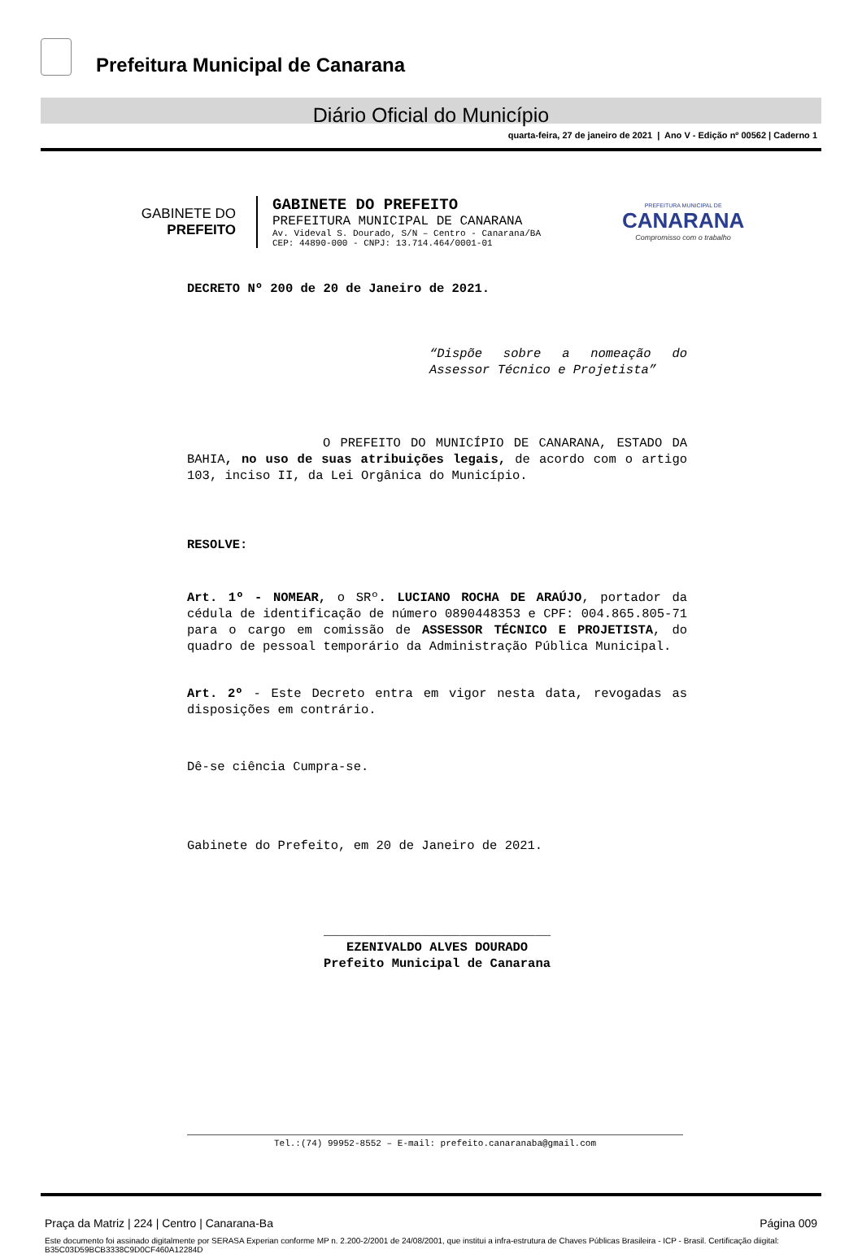Prefeitura Municipal de Canarana
Diário Oficial do Município
quarta-feira, 27 de janeiro de 2021 | Ano V - Edição nº 00562 | Caderno 1
GABINETE DO
PREFEITO
GABINETE DO PREFEITO
PREFEITURA MUNICIPAL DE CANARANA
Av. Videval S. Dourado, S/N – Centro - Canarana/BA
CEP: 44890-000 - CNPJ: 13.714.464/0001-01
PREFEITURA MUNICIPAL DE
CANARANA
Compromisso com o trabalho
DECRETO Nº 200 de 20 de Janeiro de 2021.
“Dispõe sobre a nomeação do Assessor Técnico e Projetista”
O PREFEITO DO MUNICÍPIO DE CANARANA, ESTADO DA BAHIA, no uso de suas atribuições legais, de acordo com o artigo 103, inciso II, da Lei Orgânica do Município.
RESOLVE:
Art. 1º - NOMEAR, o SRº. LUCIANO ROCHA DE ARAÚJO, portador da cédula de identificação de número 0890448353 e CPF: 004.865.805-71 para o cargo em comissão de ASSESSOR TÉCNICO E PROJETISTA, do quadro de pessoal temporário da Administração Pública Municipal.
Art. 2º - Este Decreto entra em vigor nesta data, revogadas as disposições em contrário.
Dê-se ciência Cumpra-se.
Gabinete do Prefeito, em 20 de Janeiro de 2021.
______________________________
EZENIVALDO ALVES DOURADO
Prefeito Municipal de Canarana
Tel.:(74) 99952-8552 – E-mail: prefeito.canaranaba@gmail.com
Praça da Matriz | 224 | Centro | Canarana-Ba Página 009
Este documento foi assinado digitalmente por SERASA Experian conforme MP n. 2.200-2/2001 de 24/08/2001, que institui a infra-estrutura de Chaves Públicas Brasileira - ICP - Brasil. Certificação diigital: B35C03D59BCB3338C9D0CF460A12284D